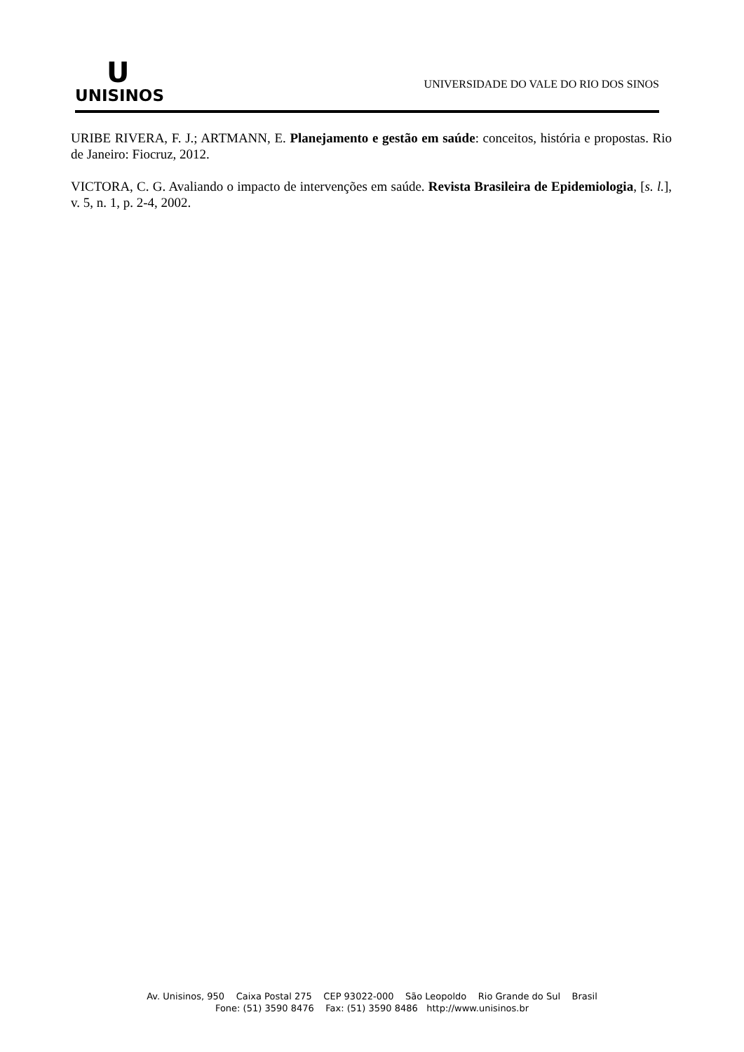U
UNISINOS
UNIVERSIDADE DO VALE DO RIO DOS SINOS
URIBE RIVERA, F. J.; ARTMANN, E. Planejamento e gestão em saúde: conceitos, história e propostas. Rio de Janeiro: Fiocruz, 2012.
VICTORA, C. G. Avaliando o impacto de intervenções em saúde. Revista Brasileira de Epidemiologia, [s. l.], v. 5, n. 1, p. 2-4, 2002.
Av. Unisinos, 950 Caixa Postal 275 CEP 93022-000 São Leopoldo Rio Grande do Sul Brasil
Fone: (51) 3590 8476 Fax: (51) 3590 8486 http://www.unisinos.br